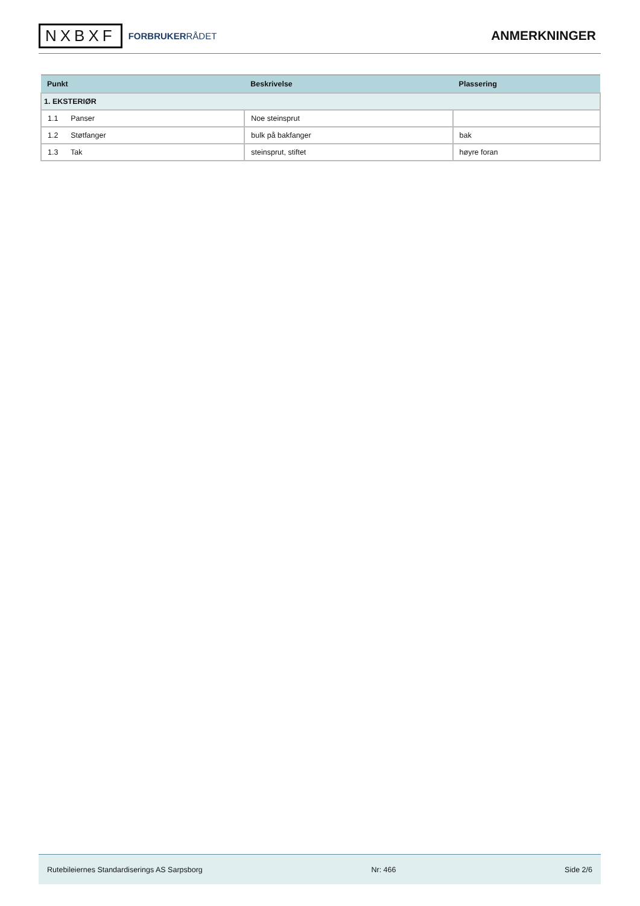NXBXF
FORBRUKERRÅDET
ANMERKNINGER
| Punkt | Beskrivelse | Plassering |
| --- | --- | --- |
| 1. EKSTERIØR | | |
| 1.1 Panser | Noe steinsprut | |
| 1.2 Støtfanger | bulk på bakfanger | bak |
| 1.3 Tak | steinsprut, stiftet | høyre foran |
Rutebileiernes Standardiserings AS Sarpsborg Nr: 466 Side 2/6